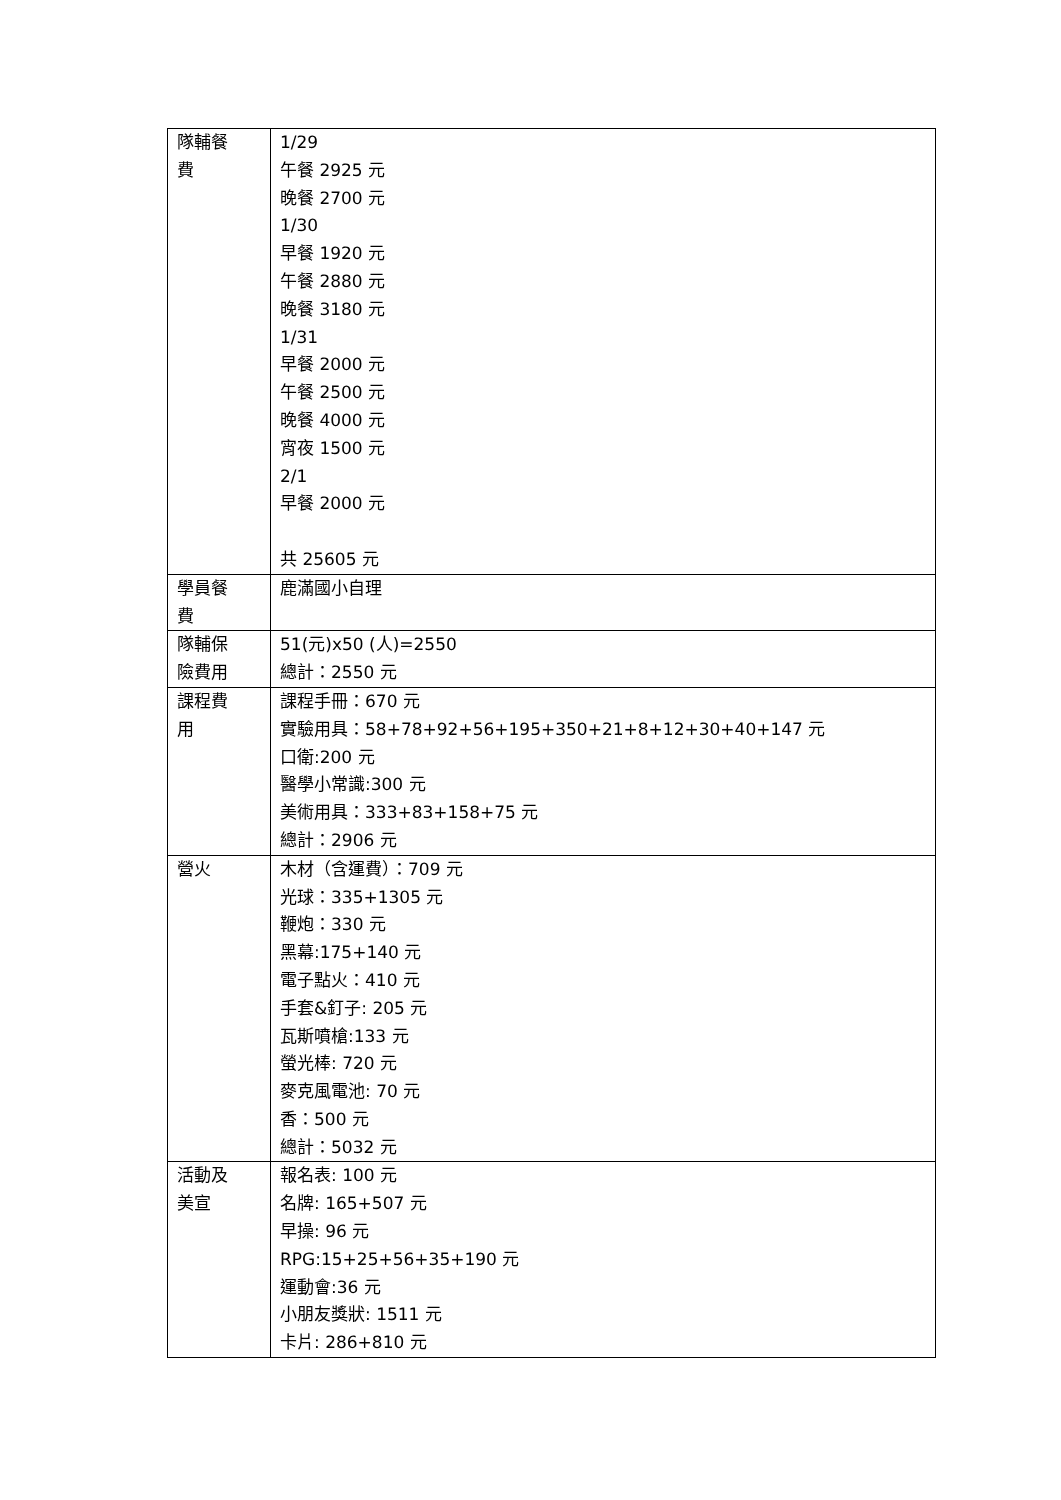| 隊輔餐 費 | 1/29 午餐 2925 元 晚餐 2700 元 1/30 早餐 1920 元 午餐 2880 元 晚餐 3180 元 1/31 早餐 2000 元 午餐 2500 元 晚餐 4000 元 宵夜 1500 元 2/1 早餐 2000 元 共 25605 元 |
| 學員餐 費 | 鹿滿國小自理 |
| 隊輔保 險費用 | 51(元)x50 (人)=2550 總計：2550 元 |
| 課程費 用 | 課程手冊：670 元 實驗用具：58+78+92+56+195+350+21+8+12+30+40+147 元 口衛:200 元 醫學小常識:300 元 美術用具：333+83+158+75 元 總計：2906 元 |
| 營火 | 木材（含運費）：709 元 光球：335+1305 元 鞭炮：330 元 黑幕:175+140 元 電子點火：410 元 手套&釘子: 205 元 瓦斯噴槍:133 元 螢光棒: 720 元 麥克風電池: 70 元 香：500 元 總計：5032 元 |
| 活動及 美宣 | 報名表: 100 元 名牌: 165+507 元 早操: 96 元 RPG:15+25+56+35+190 元 運動會:36 元 小朋友獎狀: 1511 元 卡片: 286+810 元 |